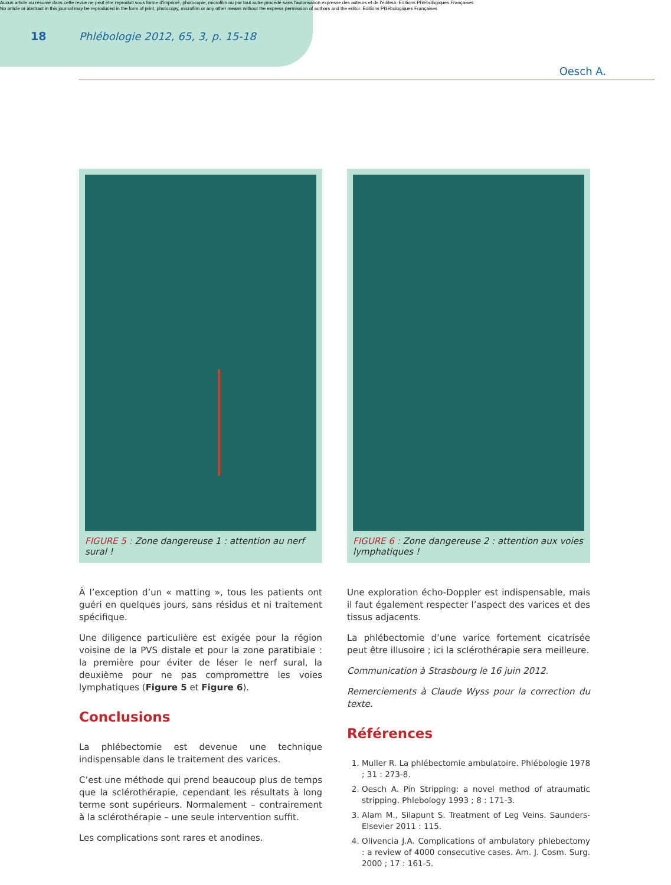Aucun article ou résumé dans cette revue ne peut être reproduit sous forme d'imprimé, photocopie, microfilm ou par tout autre procédé sans l'autorisation expresse des auteurs et de l'éditeur. Editions Phlébologiques Françaises
No article or abstract in this journal may be reproduced in the form of print, photocopy, microfilm or any other means without the express permission of authors and the editor. Editions Phlébologiques Françaises
18 Phlébologie 2012, 65, 3, p. 15-18
Oesch A.
FIGURE 5 : Zone dangereuse 1 : attention au nerf sural !
À l’exception d’un « matting », tous les patients ont guéri en quelques jours, sans résidus et ni traitement spécifique.
Une diligence particulière est exigée pour la région voisine de la PVS distale et pour la zone paratibiale : la première pour éviter de léser le nerf sural, la deuxième pour ne pas compromettre les voies lymphatiques (Figure 5 et Figure 6).
Conclusions
La phlébectomie est devenue une technique indispensable dans le traitement des varices.
C’est une méthode qui prend beaucoup plus de temps que la sclérothérapie, cependant les résultats à long terme sont supérieurs. Normalement – contrairement à la sclérothérapie – une seule intervention suffit.
Les complications sont rares et anodines.
FIGURE 6 : Zone dangereuse 2 : attention aux voies lymphatiques !
Une exploration écho-Doppler est indispensable, mais il faut également respecter l’aspect des varices et des tissus adjacents.
La phlébectomie d’une varice fortement cicatrisée peut être illusoire ; ici la sclérothérapie sera meilleure.
Communication à Strasbourg le 16 juin 2012.
Remerciements à Claude Wyss pour la correction du texte.
Références
1. Muller R. La phlébectomie ambulatoire. Phlébologie 1978 ; 31 : 273-8.
2. Oesch A. Pin Stripping: a novel method of atraumatic stripping. Phlebology 1993 ; 8 : 171-3.
3. Alam M., Silapunt S. Treatment of Leg Veins. Saunders-Elsevier 2011 : 115.
4. Olivencia J.A. Complications of ambulatory phlebectomy : a review of 4000 consecutive cases. Am. J. Cosm. Surg. 2000 ; 17 : 161-5.